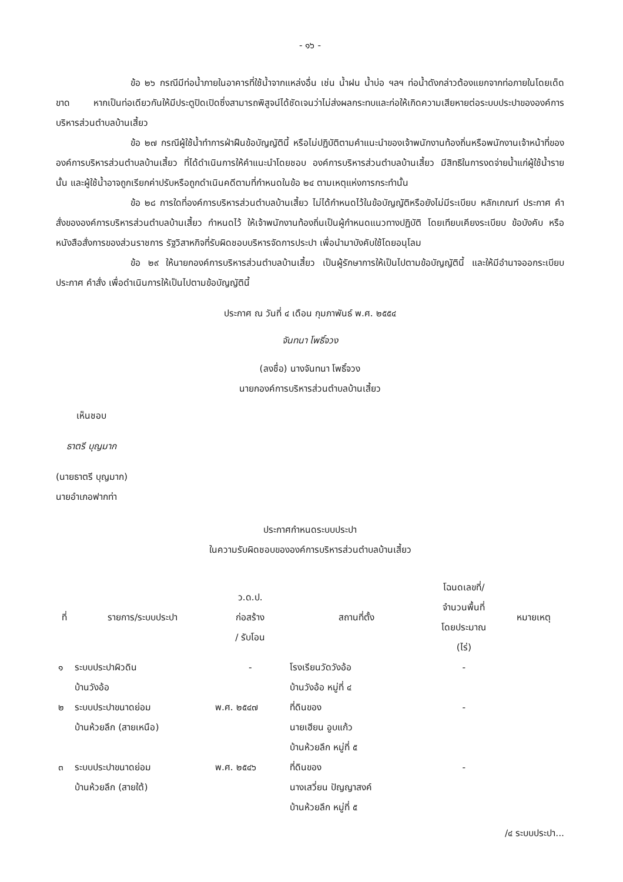- ๑๖ -
ข้อ ๒๖ กรณีมีท่อน้ำภายในอาคารที่ใช้น้ำจากแหล่งอื่น เช่น น้ำฝน น้ำบ่อ ฯลฯ ท่อน้ำดังกล่าวต้องแยกจากท่อภายในโดยเด็ดขาด หากเป็นท่อเดียวกันให้มีประตูปิดเปิดซึ่งสามารถพิสูจน์ได้ชัดเจนว่าไม่ส่งผลกระทบและก่อให้เกิดความเสียหายต่อระบบประปาขององค์การบริหารส่วนตำบลบ้านเสี้ยว
ข้อ ๒๗ กรณีผู้ใช้น้ำทำการฝ่าฝืนข้อบัญญัตินี้ หรือไม่ปฏิบัติตามคำแนะนำของเจ้าพนักงานท้องถิ่นหรือพนักงานเจ้าหน้าที่ขององค์การบริหารส่วนตำบลบ้านเสี้ยว ที่ได้ดำเนินการให้คำแนะนำโดยชอบ องค์การบริหารส่วนตำบลบ้านเสี้ยว มีสิทธิในการงดจ่ายน้ำแก่ผู้ใช้น้ำรายนั้น และผู้ใช้น้ำอาจถูกเรียกค่าปรับหรือถูกดำเนินคดีตามที่กำหนดในข้อ ๒๔ ตามเหตุแห่งการกระทำนั้น
ข้อ ๒๘ การใดที่องค์การบริหารส่วนตำบลบ้านเสี้ยว ไม่ได้กำหนดไว้ในข้อบัญญัติหรือยังไม่มีระเบียบ หลักเกณฑ์ ประกาศ คำสั่งขององค์การบริหารส่วนตำบลบ้านเสี้ยว กำหนดไว้ ให้เจ้าพนักงานท้องถิ่นเป็นผู้กำหนดแนวทางปฏิบัติ โดยเทียบเคียงระเบียบ ข้อบังคับ หรือหนังสือสั่งการของส่วนราชการ รัฐวิสาหกิจที่รับผิดชอบบริหารจัดการประปา เพื่อนำมาบังคับใช้โดยอนุโลม
ข้อ ๒๙ ให้นายกองค์การบริหารส่วนตำบลบ้านเสี้ยว เป็นผู้รักษาการให้เป็นไปตามข้อบัญญัตินี้ และให้มีอำนาจออกระเบียบ ประกาศ คำสั่ง เพื่อดำเนินการให้เป็นไปตามข้อบัญญัตินี้
ประกาศ ณ วันที่ ๔ เดือน กุมภาพันธ์ พ.ศ. ๒๕๕๔
จันทนา โพธิ์จวง
(ลงชื่อ) นางจันทนา โพธิ์จวง
นายกองค์การบริหารส่วนตำบลบ้านเสี้ยว
เห็นชอบ
ธาตรี บุญมาก
(นายธาตรี บุญมาก)
นายอำเภอฟากท่า
ประกาศกำหนดระบบประปา
ในความรับผิดชอบขององค์การบริหารส่วนตำบลบ้านเสี้ยว
| ที่ | รายการ/ระบบประปา | ว.ด.ป. ก่อสร้าง / รับโอน | สถานที่ตั้ง | โฉนดเลขที่/ จำนวนพื้นที่ โดยประมาณ (ไร่) | หมายเหตุ |
| --- | --- | --- | --- | --- | --- |
| ๑ | ระบบประปาผิวดิน บ้านวังอ้อ | - | โรงเรียนวัดวังอ้อ บ้านวังอ้อ หมู่ที่ ๔ | - | |
| ๒ | ระบบประปาขนาดย่อม บ้านห้วยลึก (สายเหนือ) | พ.ศ. ๒๕๔๗ | ที่ดินของ นายเฮียน อูบแก้ว บ้านห้วยลึก หมู่ที่ ๕ | - | |
| ๓ | ระบบประปาขนาดย่อม บ้านห้วยลึก (สายใต้) | พ.ศ. ๒๕๔๖ | ที่ดินของ นางเสวี่ยน ปัญญาสงค์ บ้านห้วยลึก หมู่ที่ ๕ | - | |
/๔ ระบบประปา...